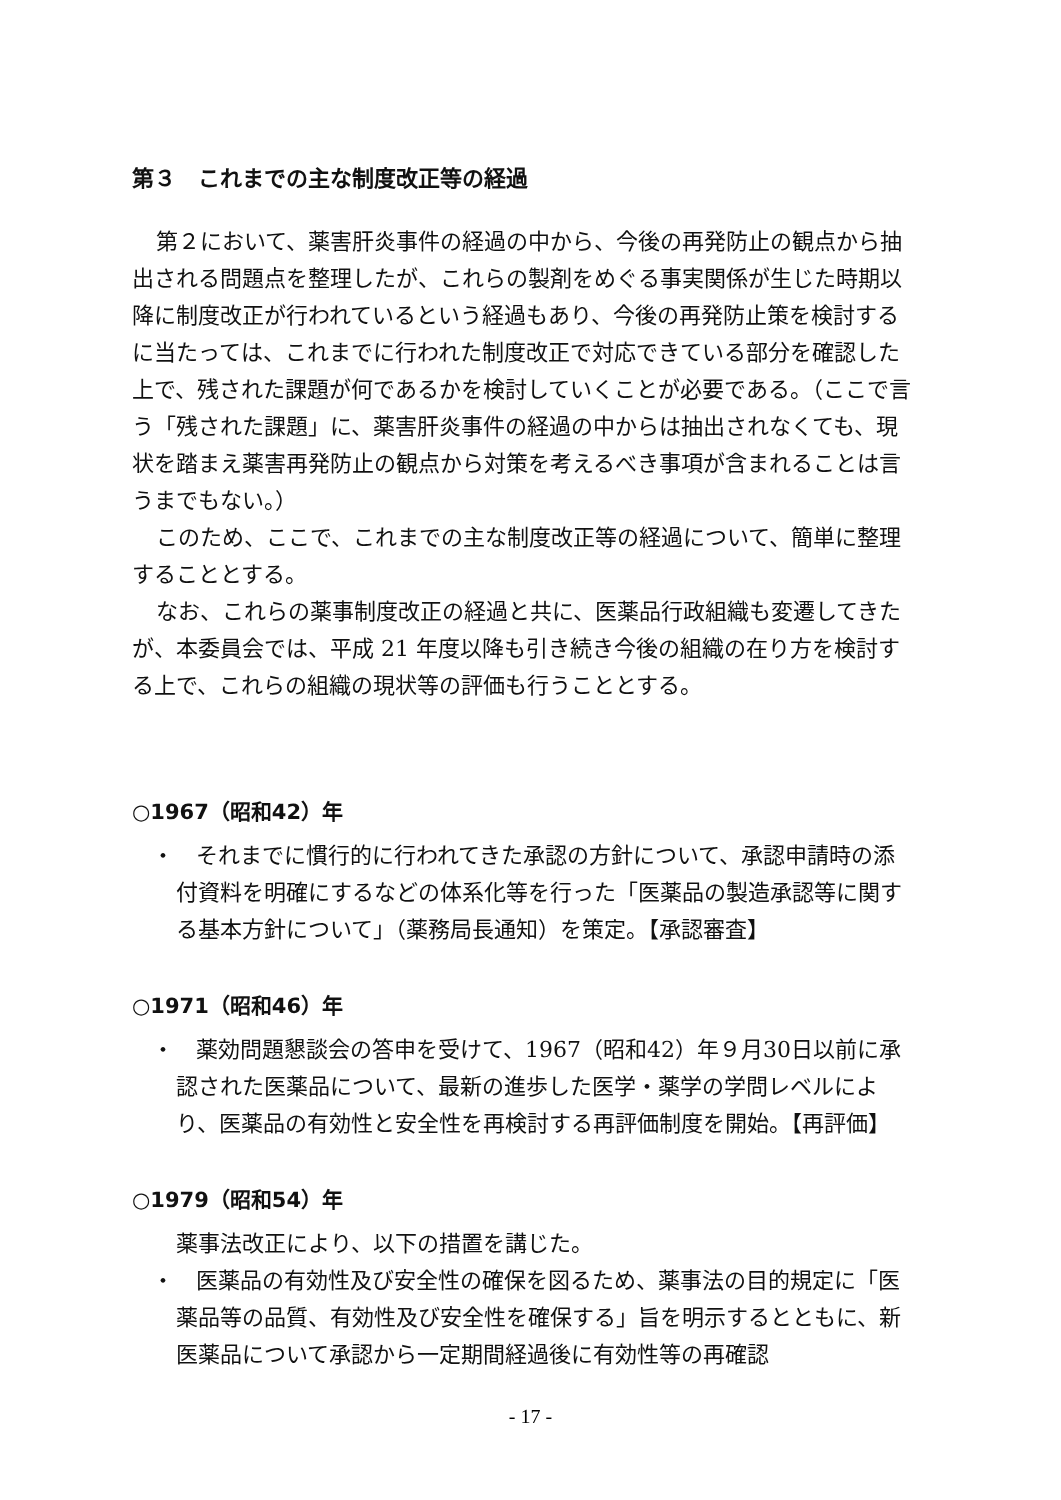第３　これまでの主な制度改正等の経過
第２において、薬害肝炎事件の経過の中から、今後の再発防止の観点から抽出される問題点を整理したが、これらの製剤をめぐる事実関係が生じた時期以降に制度改正が行われているという経過もあり、今後の再発防止策を検討するに当たっては、これまでに行われた制度改正で対応できている部分を確認した上で、残された課題が何であるかを検討していくことが必要である。（ここで言う「残された課題」に、薬害肝炎事件の経過の中からは抽出されなくても、現状を踏まえ薬害再発防止の観点から対策を考えるべき事項が含まれることは言うまでもない。）
このため、ここで、これまでの主な制度改正等の経過について、簡単に整理することとする。
なお、これらの薬事制度改正の経過と共に、医薬品行政組織も変遷してきたが、本委員会では、平成 21 年度以降も引き続き今後の組織の在り方を検討する上で、これらの組織の現状等の評価も行うこととする。
○1967（昭和42）年
・　それまでに慣行的に行われてきた承認の方針について、承認申請時の添付資料を明確にするなどの体系化等を行った「医薬品の製造承認等に関する基本方針について」（薬務局長通知）を策定。【承認審査】
○1971（昭和46）年
・　薬効問題懇談会の答申を受けて、1967（昭和42）年９月30日以前に承認された医薬品について、最新の進歩した医学・薬学の学問レベルにより、医薬品の有効性と安全性を再検討する再評価制度を開始。【再評価】
○1979（昭和54）年
薬事法改正により、以下の措置を講じた。
・　医薬品の有効性及び安全性の確保を図るため、薬事法の目的規定に「医薬品等の品質、有効性及び安全性を確保する」旨を明示するとともに、新医薬品について承認から一定期間経過後に有効性等の再確認
- 17 -